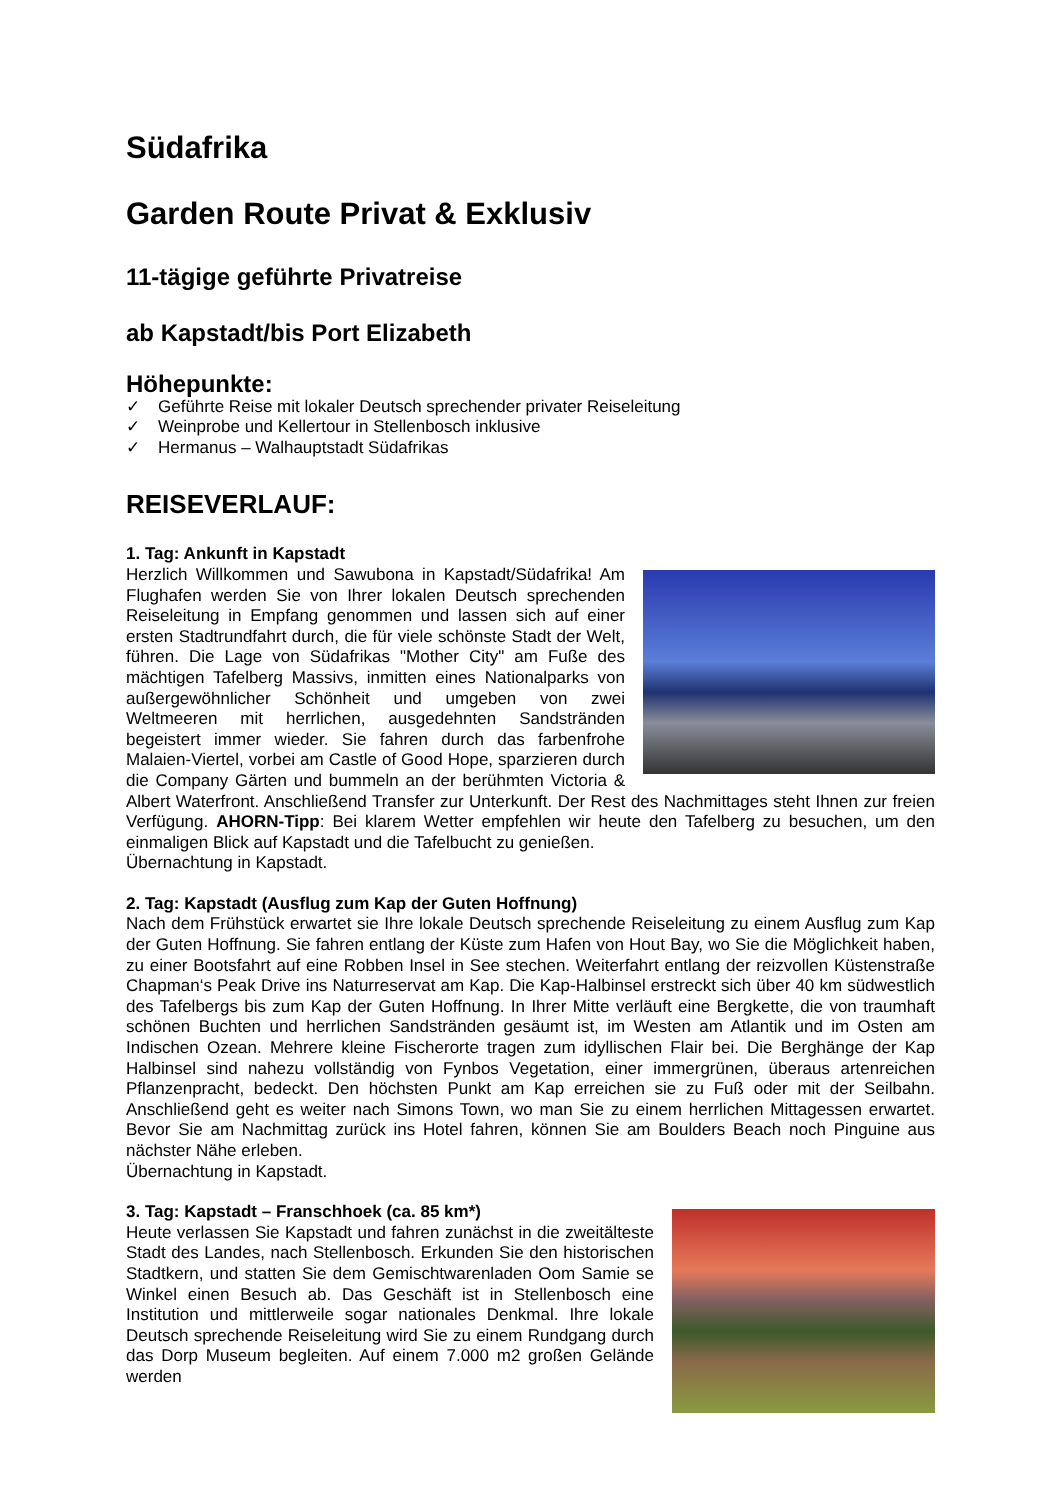Südafrika
Garden Route Privat & Exklusiv
11-tägige geführte Privatreise
ab Kapstadt/bis Port Elizabeth
Höhepunkte:
✓ Geführte Reise mit lokaler Deutsch sprechender privater Reiseleitung
✓ Weinprobe und Kellertour in Stellenbosch inklusive
✓ Hermanus – Walhauptstadt Südafrikas
REISEVERLAUF:
1. Tag: Ankunft in Kapstadt
Herzlich Willkommen und Sawubona in Kapstadt/Südafrika! Am Flughafen werden Sie von Ihrer lokalen Deutsch sprechenden Reiseleitung in Empfang genommen und lassen sich auf einer ersten Stadtrundfahrt durch, die für viele schönste Stadt der Welt, führen. Die Lage von Südafrikas "Mother City" am Fuße des mächtigen Tafelberg Massivs, inmitten eines Nationalparks von außergewöhnlicher Schönheit und umgeben von zwei Weltmeeren mit herrlichen, ausgedehnten Sandstränden begeistert immer wieder. Sie fahren durch das farbenfrohe Malaien-Viertel, vorbei am Castle of Good Hope, sparzieren durch die Company Gärten und bummeln an der berühmten Victoria & Albert Waterfront. Anschließend Transfer zur Unterkunft. Der Rest des Nachmittages steht Ihnen zur freien Verfügung. AHORN-Tipp: Bei klarem Wetter empfehlen wir heute den Tafelberg zu besuchen, um den einmaligen Blick auf Kapstadt und die Tafelbucht zu genießen.
Übernachtung in Kapstadt.
2. Tag: Kapstadt (Ausflug zum Kap der Guten Hoffnung)
Nach dem Frühstück erwartet sie Ihre lokale Deutsch sprechende Reiseleitung zu einem Ausflug zum Kap der Guten Hoffnung. Sie fahren entlang der Küste zum Hafen von Hout Bay, wo Sie die Möglichkeit haben, zu einer Bootsfahrt auf eine Robben Insel in See stechen. Weiterfahrt entlang der reizvollen Küstenstraße Chapman‘s Peak Drive ins Naturreservat am Kap. Die Kap-Halbinsel erstreckt sich über 40 km südwestlich des Tafelbergs bis zum Kap der Guten Hoffnung. In Ihrer Mitte verläuft eine Bergkette, die von traumhaft schönen Buchten und herrlichen Sandstränden gesäumt ist, im Westen am Atlantik und im Osten am Indischen Ozean. Mehrere kleine Fischerorte tragen zum idyllischen Flair bei. Die Berghänge der Kap Halbinsel sind nahezu vollständig von Fynbos Vegetation, einer immergrünen, überaus artenreichen Pflanzenpracht, bedeckt. Den höchsten Punkt am Kap erreichen sie zu Fuß oder mit der Seilbahn. Anschließend geht es weiter nach Simons Town, wo man Sie zu einem herrlichen Mittagessen erwartet. Bevor Sie am Nachmittag zurück ins Hotel fahren, können Sie am Boulders Beach noch Pinguine aus nächster Nähe erleben.
Übernachtung in Kapstadt.
3. Tag: Kapstadt – Franschhoek (ca. 85 km*)
Heute verlassen Sie Kapstadt und fahren zunächst in die zweitälteste Stadt des Landes, nach Stellenbosch. Erkunden Sie den historischen Stadtkern, und statten Sie dem Gemischtwarenladen Oom Samie se Winkel einen Besuch ab. Das Geschäft ist in Stellenbosch eine Institution und mittlerweile sogar nationales Denkmal. Ihre lokale Deutsch sprechende Reiseleitung wird Sie zu einem Rundgang durch das Dorp Museum begleiten. Auf einem 7.000 m2 großen Gelände werden